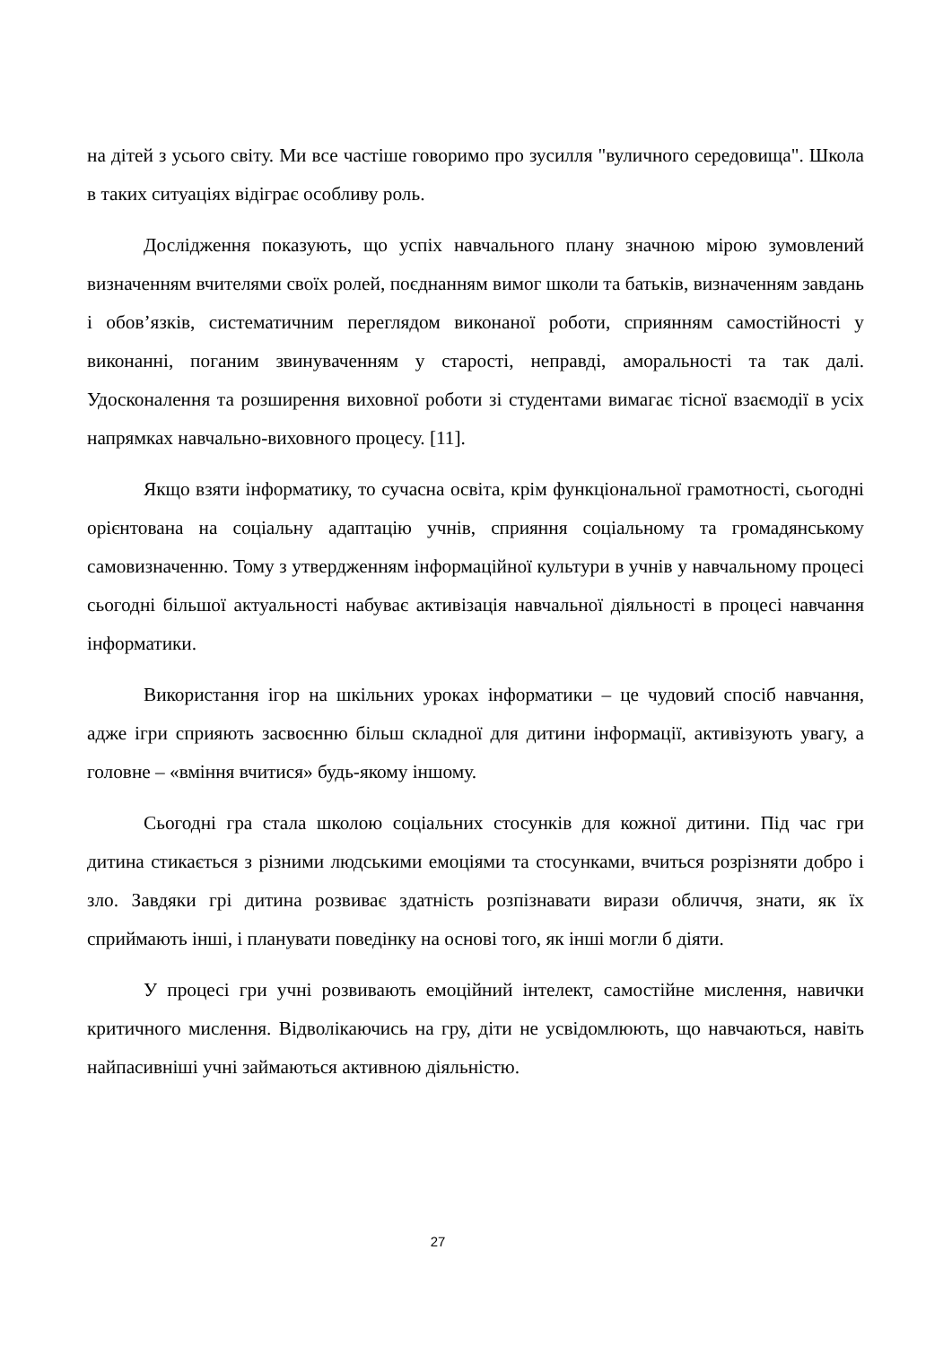на дітей з усього світу. Ми все частіше говоримо про зусилля "вуличного середовища". Школа в таких ситуаціях відіграє особливу роль.
Дослідження показують, що успіх навчального плану значною мірою зумовлений визначенням вчителями своїх ролей, поєднанням вимог школи та батьків, визначенням завдань і обов’язків, систематичним переглядом виконаної роботи, сприянням самостійності у виконанні, поганим звинуваченням у старості, неправді, аморальності та так далі. Удосконалення та розширення виховної роботи зі студентами вимагає тісної взаємодії в усіх напрямках навчально-виховного процесу. [11].
Якщо взяти інформатику, то сучасна освіта, крім функціональної грамотності, сьогодні орієнтована на соціальну адаптацію учнів, сприяння соціальному та громадянському самовизначенню. Тому з утвердженням інформаційної культури в учнів у навчальному процесі сьогодні більшої актуальності набуває активізація навчальної діяльності в процесі навчання інформатики.
Використання ігор на шкільних уроках інформатики – це чудовий спосіб навчання, адже ігри сприяють засвоєнню більш складної для дитини інформації, активізують увагу, а головне – «вміння вчитися» будь-якому іншому.
Сьогодні гра стала школою соціальних стосунків для кожної дитини. Під час гри дитина стикається з різними людськими емоціями та стосунками, вчиться розрізняти добро і зло. Завдяки грі дитина розвиває здатність розпізнавати вирази обличчя, знати, як їх сприймають інші, і планувати поведінку на основі того, як інші могли б діяти.
У процесі гри учні розвивають емоційний інтелект, самостійне мислення, навички критичного мислення. Відволікаючись на гру, діти не усвідомлюють, що навчаються, навіть найпасивніші учні займаються активною діяльністю.
27